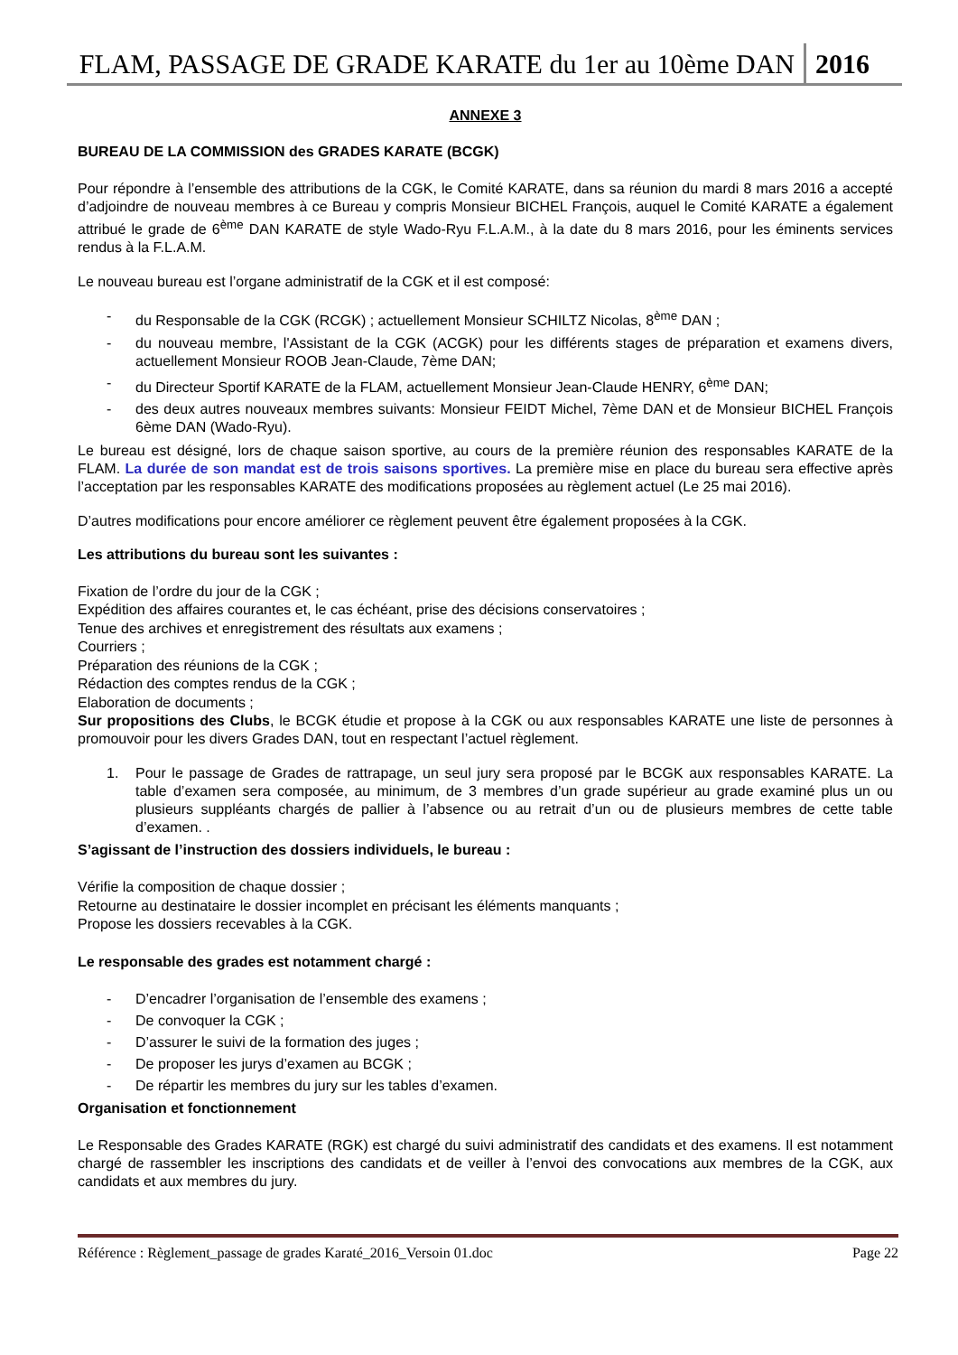FLAM, PASSAGE DE GRADE KARATE du 1er au 10ème DAN 2016
ANNEXE 3
BUREAU DE LA COMMISSION des GRADES KARATE (BCGK)
Pour répondre à l’ensemble des attributions de la CGK, le Comité KARATE, dans sa réunion du mardi 8 mars 2016 a accepté d’adjoindre de nouveau membres à ce Bureau y compris Monsieur BICHEL François, auquel le Comité KARATE a également attribué le grade de 6<sup>ème</sup> DAN KARATE de style Wado-Ryu F.L.A.M., à la date du 8 mars 2016, pour les éminents services rendus à la F.L.A.M.
Le nouveau bureau est l’organe administratif de la CGK et il est composé:
- du Responsable de la CGK (RCGK) ; actuellement Monsieur SCHILTZ Nicolas, 8<sup>ème</sup> DAN ;
- du nouveau membre, l'Assistant de la CGK (ACGK) pour les différents stages de préparation et examens divers, actuellement Monsieur ROOB Jean-Claude, 7ème DAN;
- du Directeur Sportif KARATE de la FLAM, actuellement Monsieur Jean-Claude HENRY, 6<sup>ème</sup> DAN;
- des deux autres nouveaux membres suivants: Monsieur FEIDT Michel, 7ème DAN et de Monsieur BICHEL François 6ème DAN (Wado-Ryu).
Le bureau est désigné, lors de chaque saison sportive, au cours de la première réunion des responsables KARATE de la FLAM. La durée de son mandat est de trois saisons sportives. La première mise en place du bureau sera effective après l’acceptation par les responsables KARATE des modifications proposées au règlement actuel (Le 25 mai 2016).
D’autres modifications pour encore améliorer ce règlement peuvent être également proposées à la CGK.
Les attributions du bureau sont les suivantes :
Fixation de l’ordre du jour de la CGK ;
Expédition des affaires courantes et, le cas échéant, prise des décisions conservatoires ;
Tenue des archives et enregistrement des résultats aux examens ;
Courriers ;
Préparation des réunions de la CGK ;
Rédaction des comptes rendus de la CGK ;
Elaboration de documents ;
Sur propositions des Clubs, le BCGK étudie et propose à la CGK ou aux responsables KARATE une liste de personnes à promouvoir pour les divers Grades DAN, tout en respectant l’actuel règlement.
1. Pour le passage de Grades de rattrapage, un seul jury sera proposé par le BCGK aux responsables KARATE. La table d’examen sera composée, au minimum, de 3 membres d’un grade supérieur au grade examiné plus un ou plusieurs suppléants chargés de pallier à l’absence ou au retrait d’un ou de plusieurs membres de cette table d’examen. .
S’agissant de l’instruction des dossiers individuels, le bureau :
Vérifie la composition de chaque dossier ;
Retourne au destinataire le dossier incomplet en précisant les éléments manquants ;
Propose les dossiers recevables à la CGK.
Le responsable des grades est notamment chargé :
- D’encadrer l’organisation de l’ensemble des examens ;
- De convoquer la CGK ;
- D’assurer le suivi de la formation des juges ;
- De proposer les jurys d’examen au BCGK ;
- De répartir les membres du jury sur les tables d’examen.
Organisation et fonctionnement
Le Responsable des Grades KARATE (RGK) est chargé du suivi administratif des candidats et des examens. Il est notamment chargé de rassembler les inscriptions des candidats et de veiller à l’envoi des convocations aux membres de la CGK, aux candidats et aux membres du jury.
Référence : Règlement_passage de grades Karaté_2016_Versoin 01.doc Page 22